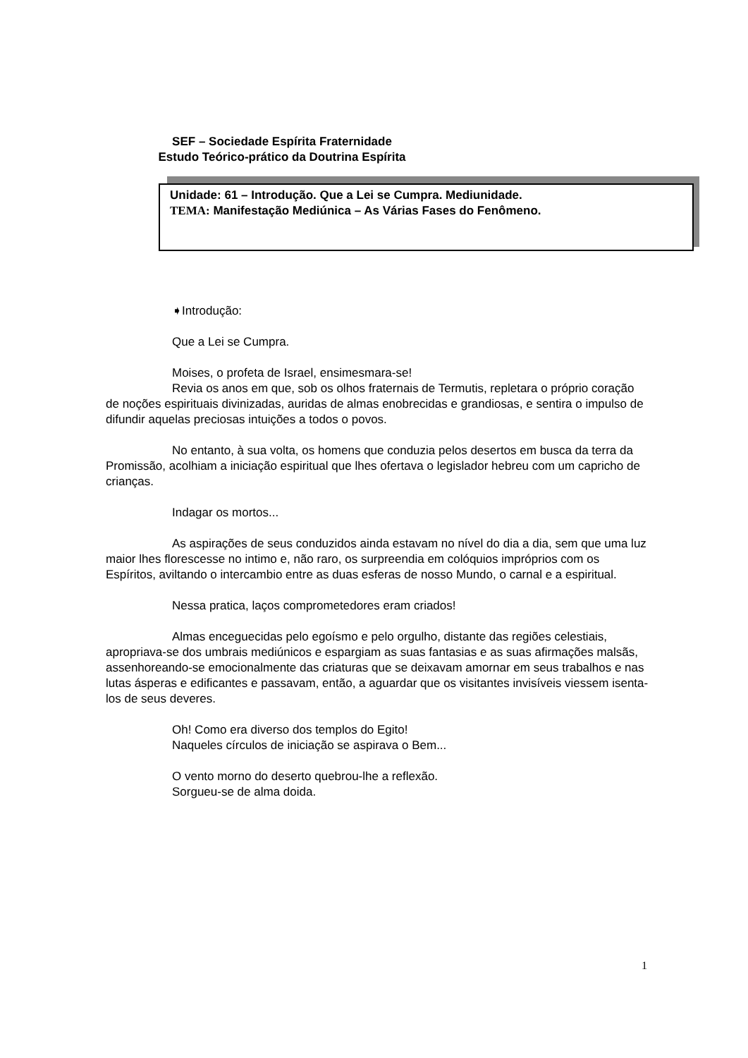SEF – Sociedade Espírita Fraternidade
Estudo Teórico-prático da Doutrina Espírita
Unidade: 61 – Introdução. Que a Lei se Cumpra. Mediunidade.
TEMA: Manifestação Mediúnica – As Várias Fases do Fenômeno.
➧Introdução:
Que a Lei se Cumpra.
Moises, o profeta de Israel, ensimesmara-se!
Revia os anos em que, sob os olhos fraternais de Termutis, repletara o próprio coração de noções espirituais divinizadas, auridas de almas enobrecidas e grandiosas, e sentira o impulso de difundir aquelas preciosas intuições a todos o povos.
No entanto, à sua volta, os homens que conduzia pelos desertos em busca da terra da Promissão, acolhiam a iniciação espiritual que lhes ofertava o legislador hebreu com um capricho de crianças.
Indagar os mortos...
As aspirações de seus conduzidos ainda estavam no nível do dia a dia, sem que uma luz maior lhes florescesse no intimo e, não raro, os surpreendia em colóquios impróprios com os Espíritos, aviltando o intercambio entre as duas esferas de nosso Mundo, o carnal e a espiritual.
Nessa pratica, laços comprometedores eram criados!
Almas enceguecidas pelo egoísmo e pelo orgulho, distante das regiões celestiais, apropriava-se dos umbrais mediúnicos e espargiam as suas fantasias e as suas afirmações malsãs, assenhoreando-se emocionalmente das criaturas que se deixavam amornar em seus trabalhos e nas lutas ásperas e edificantes e passavam, então, a aguardar que os visitantes invisíveis viessem isenta-los de seus deveres.
Oh! Como era diverso dos templos do Egito!
Naqueles círculos de iniciação se aspirava o Bem...
O vento morno do deserto quebrou-lhe a reflexão.
Sorgueu-se de alma doida.
1